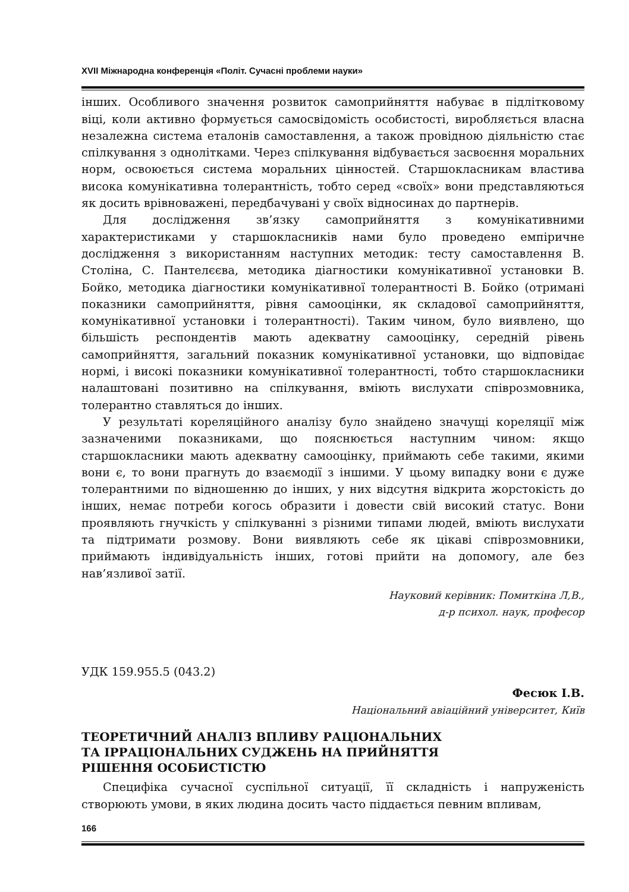XVII Міжнародна конференція «Політ. Сучасні проблеми науки»
інших. Особливого значення розвиток самоприйняття набуває в підлітковому віці, коли активно формується самосвідомість особистості, виробляється власна незалежна система еталонів самоставлення, а також провідною діяльністю стає спілкування з однолітками. Через спілкування відбувається засвоєння моральних норм, освоюється система моральних цінностей. Старшокласникам властива висока комунікативна толерантність, тобто серед «своїх» вони представляються як досить врівноважені, передбачувані у своїх відносинах до партнерів.
Для дослідження зв’язку самоприйняття з комунікативними характеристиками у старшокласників нами було проведено емпіричне дослідження з використанням наступних методик: тесту самоставлення В. Століна, С. Пантелєєва, методика діагностики комунікативної установки В. Бойко, методика діагностики комунікативної толерантності В. Бойко (отримані показники самоприйняття, рівня самооцінки, як складової самоприйняття, комунікативної установки і толерантності). Таким чином, було виявлено, що більшість респондентів мають адекватну самооцінку, середній рівень самоприйняття, загальний показник комунікативної установки, що відповідає нормі, і високі показники комунікативної толерантності, тобто старшокласники налаштовані позитивно на спілкування, вміють вислухати співрозмовника, толерантно ставляться до інших.
У результаті кореляційного аналізу було знайдено значущі кореляції між зазначеними показниками, що пояснюється наступним чином: якщо старшокласники мають адекватну самооцінку, приймають себе такими, якими вони є, то вони прагнуть до взаємодії з іншими. У цьому випадку вони є дуже толерантними по відношенню до інших, у них відсутня відкрита жорстокість до інших, немає потреби когось образити і довести свій високий статус. Вони проявляють гнучкість у спілкуванні з різними типами людей, вміють вислухати та підтримати розмову. Вони виявляють себе як цікаві співрозмовники, приймають індивідуальність інших, готові прийти на допомогу, але без нав’язливої затії.
Науковий керівник: Помиткіна Л,В.,
д-р психол. наук, професор
УДК 159.955.5 (043.2)
Фесюк І.В.
Національний авіаційний університет, Київ
ТЕОРЕТИЧНИЙ АНАЛІЗ ВПЛИВУ РАЦІОНАЛЬНИХ
ТА ІРРАЦІОНАЛЬНИХ СУДЖЕНЬ НА ПРИЙНЯТТЯ
РІШЕННЯ ОСОБИСТІСТЮ
Специфіка сучасної суспільної ситуації, її складність і напруженість створюють умови, в яких людина досить часто піддається певним впливам,
166